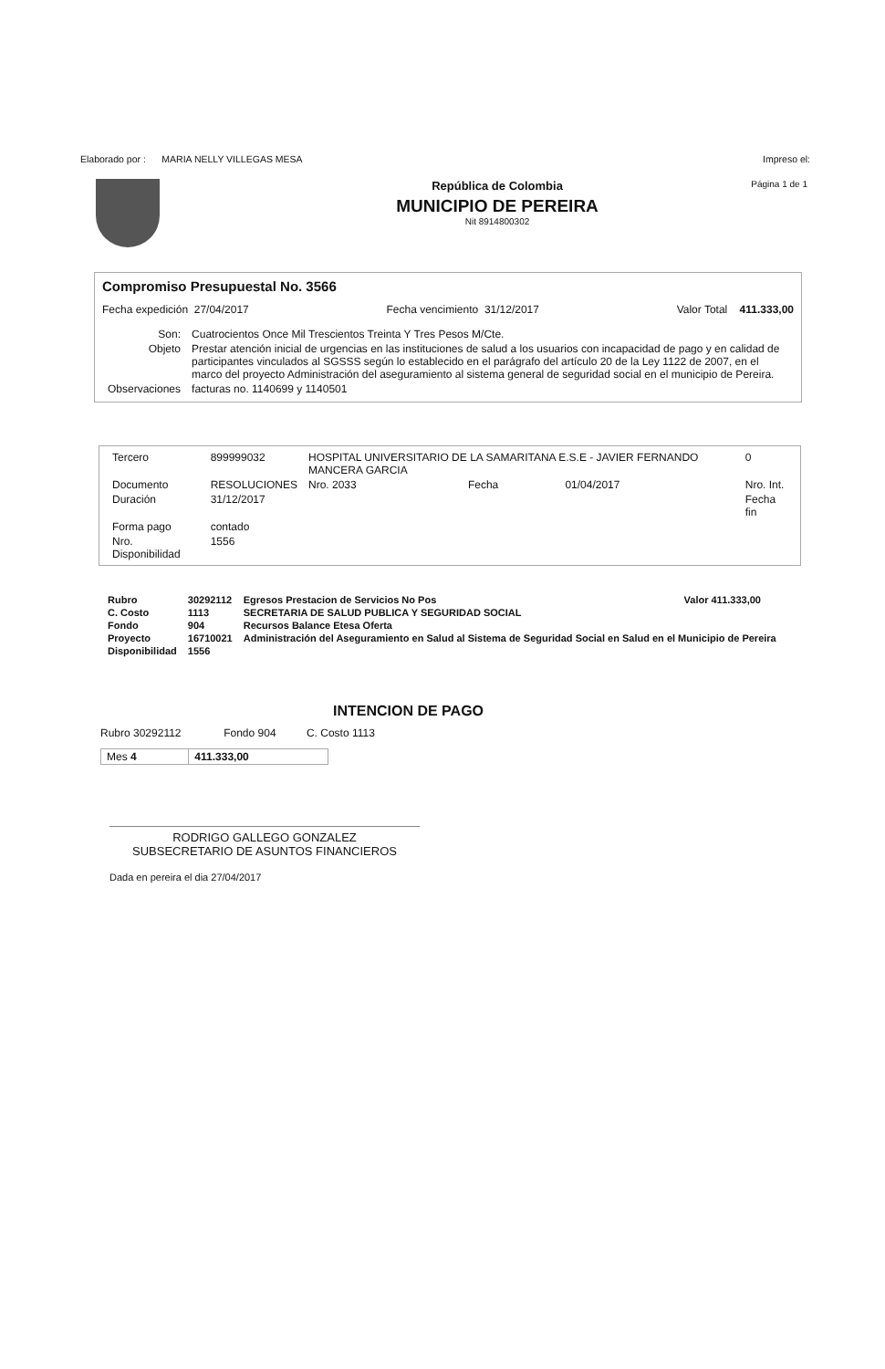Elaborado por : MARIA NELLY VILLEGAS MESA Impreso el:
Página 1 de 1
República de Colombia
MUNICIPIO DE PEREIRA
Nit 8914800302
Compromiso Presupuestal No. 3566
Fecha expedición 27/04/2017 Fecha vencimiento 31/12/2017 Valor Total 411.333,00
| Son: | Cuatrocientos Once Mil Trescientos Treinta Y Tres Pesos M/Cte. |
| Objeto | Prestar atención inicial de urgencias en las instituciones de salud a los usuarios con incapacidad de pago y en calidad de participantes vinculados al SGSSS según lo establecido en el parágrafo del artículo 20 de la Ley 1122 de 2007, en el marco del proyecto Administración del aseguramiento al sistema general de seguridad social en el municipio de Pereira. |
| Observaciones | facturas no. 1140699 y 1140501 |
| Tercero | 899999032 | HOSPITAL UNIVERSITARIO DE LA SAMARITANA E.S.E - JAVIER FERNANDO MANCERA GARCIA | | | | | 0 |
| Documento | RESOLUCIONES | Nro. 2033 | | Fecha | 01/04/2017 | | Nro. Int. |
| Duración | 31/12/2017 | | | | | | Fecha fin |
| Forma pago | contado | | | | | | |
| Nro. Disponibilidad | 1556 | | | | | | |
| Rubro | 30292112 | Egresos Prestacion de Servicios No Pos | Valor 411.333,00 |
| C. Costo | 1113 | SECRETARIA DE SALUD PUBLICA Y SEGURIDAD SOCIAL | |
| Fondo | 904 | Recursos Balance Etesa Oferta | |
| Proyecto | 16710021 | Administración del Aseguramiento en Salud al Sistema de Seguridad Social en Salud en el Municipio de Pereira | |
| Disponibilidad | 1556 | | |
INTENCION DE PAGO
Rubro 30292112 Fondo 904 C. Costo 1113
| Mes 4 | 411.333,00 |
RODRIGO GALLEGO GONZALEZ
SUBSECRETARIO DE ASUNTOS FINANCIEROS
Dada en pereira el dia 27/04/2017